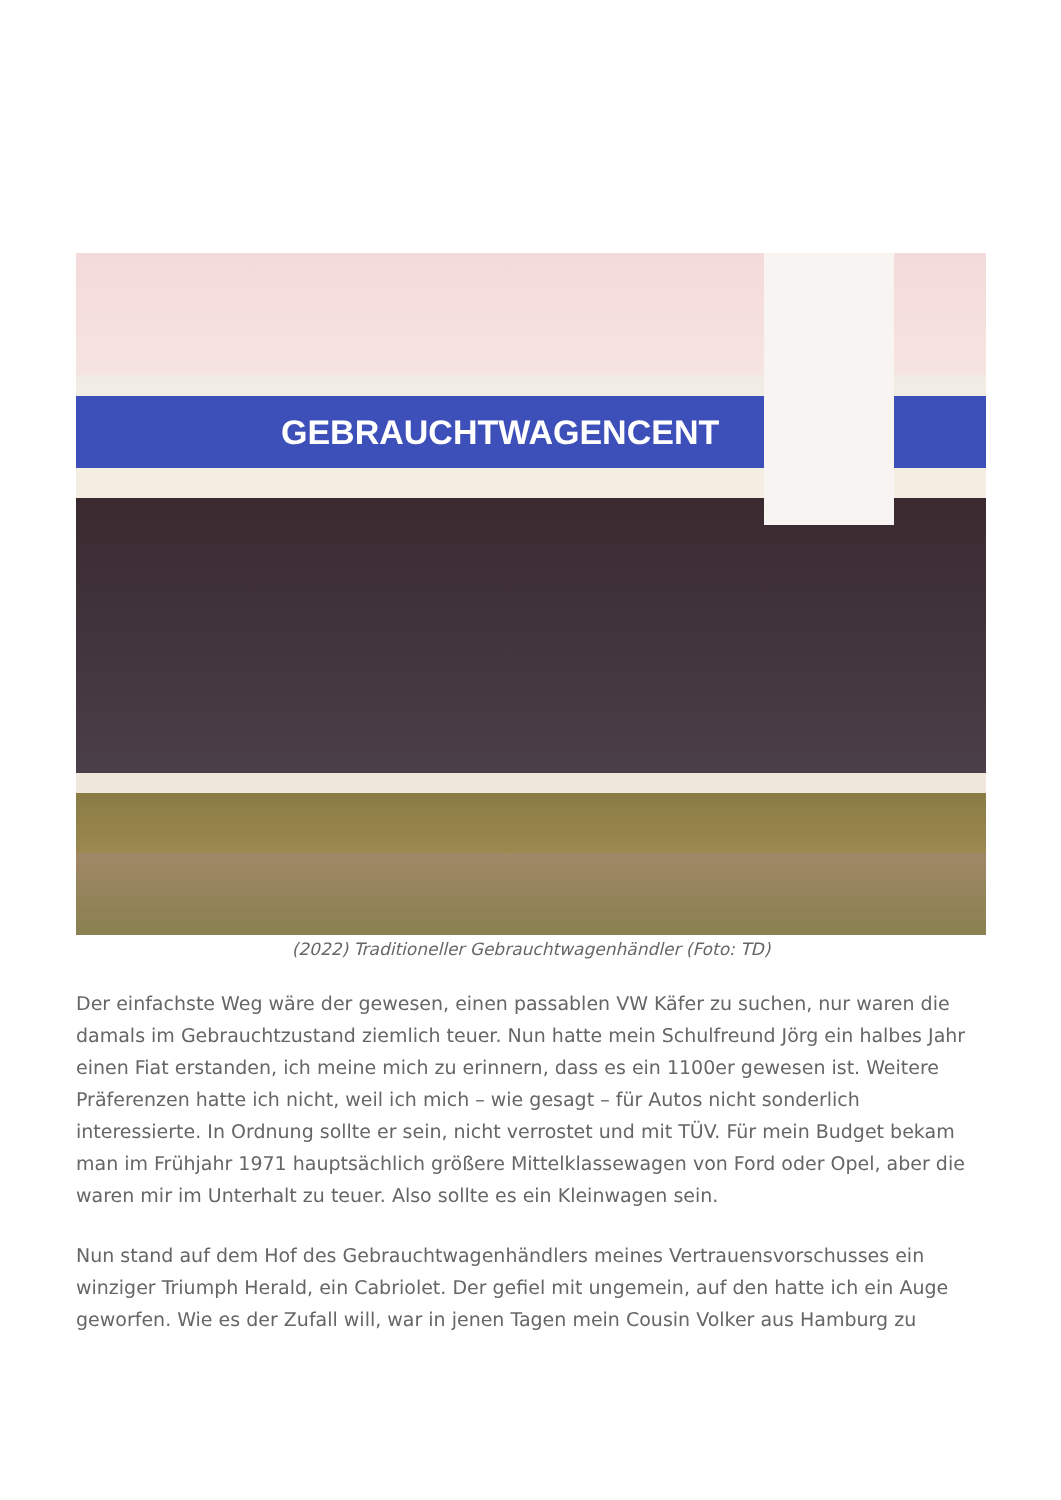GEBRAUCHTWAGENCENT
(2022) Traditioneller Gebrauchtwagenhändler (Foto: TD)
Der einfachste Weg wäre der gewesen, einen passablen VW Käfer zu suchen, nur waren die damals im Gebrauchtzustand ziemlich teuer. Nun hatte mein Schulfreund Jörg ein halbes Jahr einen Fiat erstanden, ich meine mich zu erinnern, dass es ein 1100er gewesen ist. Weitere Präferenzen hatte ich nicht, weil ich mich – wie gesagt – für Autos nicht sonderlich interessierte. In Ordnung sollte er sein, nicht verrostet und mit TÜV. Für mein Budget bekam man im Frühjahr 1971 hauptsächlich größere Mittelklassewagen von Ford oder Opel, aber die waren mir im Unterhalt zu teuer. Also sollte es ein Kleinwagen sein.
Nun stand auf dem Hof des Gebrauchtwagenhändlers meines Vertrauensvorschusses ein winziger Triumph Herald, ein Cabriolet. Der gefiel mit ungemein, auf den hatte ich ein Auge geworfen. Wie es der Zufall will, war in jenen Tagen mein Cousin Volker aus Hamburg zu